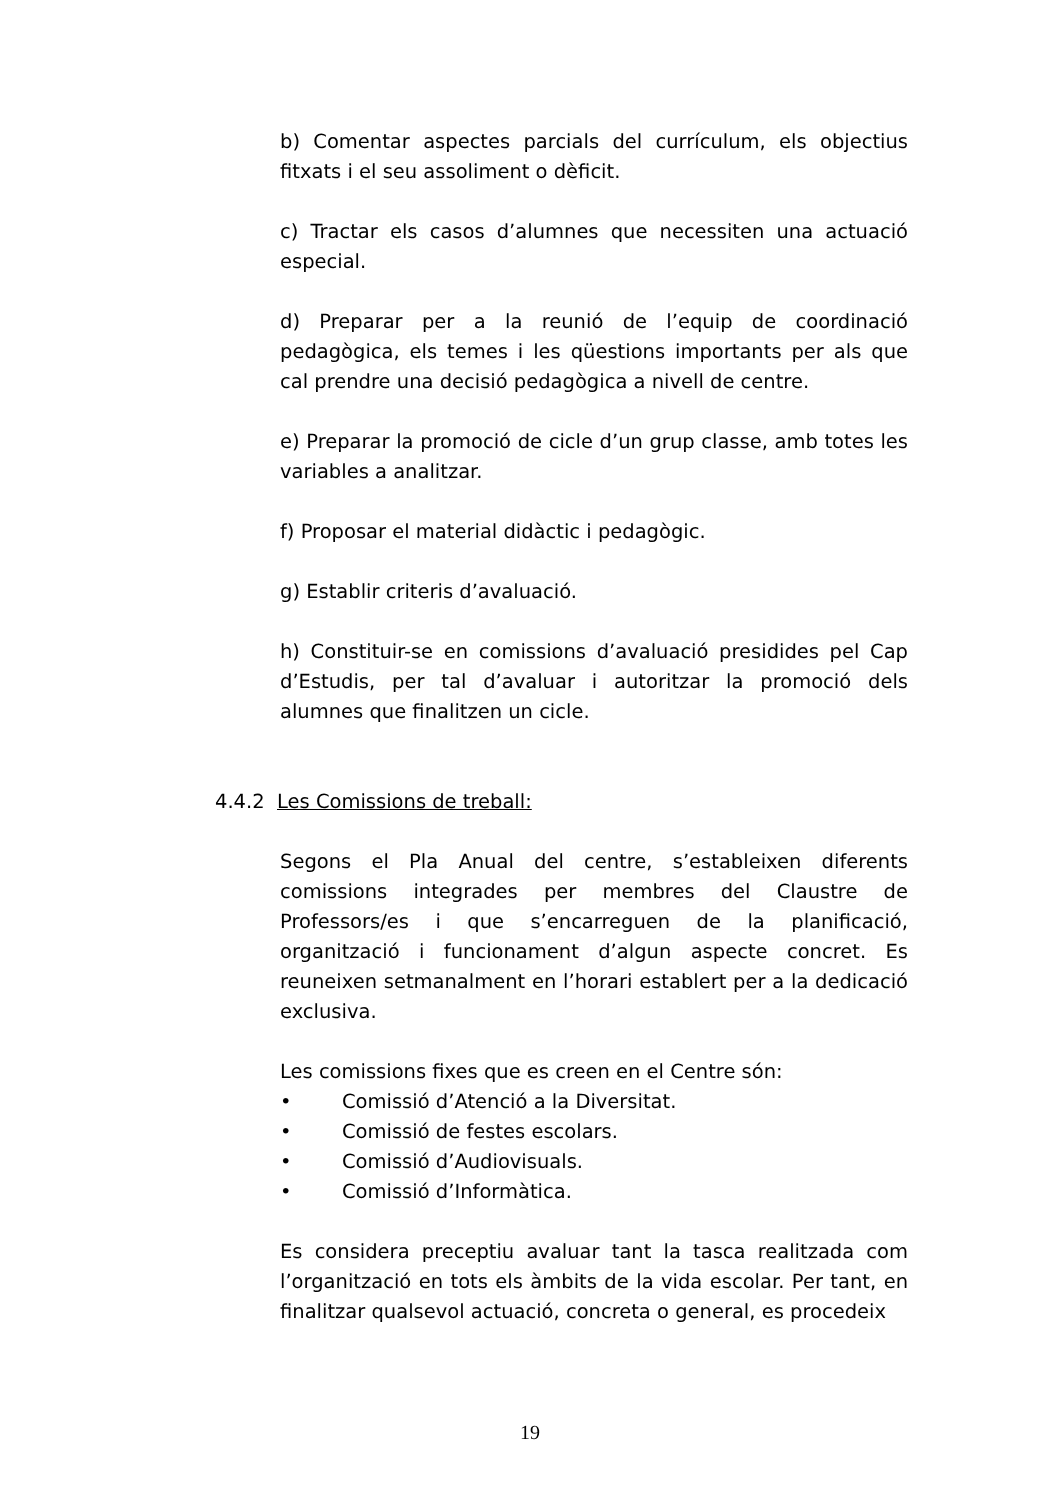b) Comentar aspectes parcials del currículum, els objectius fitxats i el seu assoliment o dèficit.
c) Tractar els casos d’alumnes que necessiten una actuació especial.
d) Preparar per a la reunió de l’equip de coordinació pedagògica, els temes i les qüestions importants per als que cal prendre una decisió pedagògica a nivell de centre.
e) Preparar la promoció de cicle d’un grup classe, amb totes les variables a analitzar.
f) Proposar el material didàctic i pedagògic.
g) Establir criteris d’avaluació.
h) Constituir-se en comissions d’avaluació presidides pel Cap d’Estudis, per tal d’avaluar i autoritzar la promoció dels alumnes que finalitzen un cicle.
4.4.2 Les Comissions de treball:
Segons el Pla Anual del centre, s’estableixen diferents comissions integrades per membres del Claustre de Professors/es i que s’encarreguen de la planificació, organització i funcionament d’algun aspecte concret. Es reuneixen setmanalment en l’horari establert per a la dedicació exclusiva.
Les comissions fixes que es creen en el Centre són:
• Comissió d’Atenció a la Diversitat.
• Comissió de festes escolars.
• Comissió d’Audiovisuals.
• Comissió d’Informàtica.
Es considera preceptiu avaluar tant la tasca realitzada com l’organització en tots els àmbits de la vida escolar. Per tant, en finalitzar qualsevol actuació, concreta o general, es procedeix
19